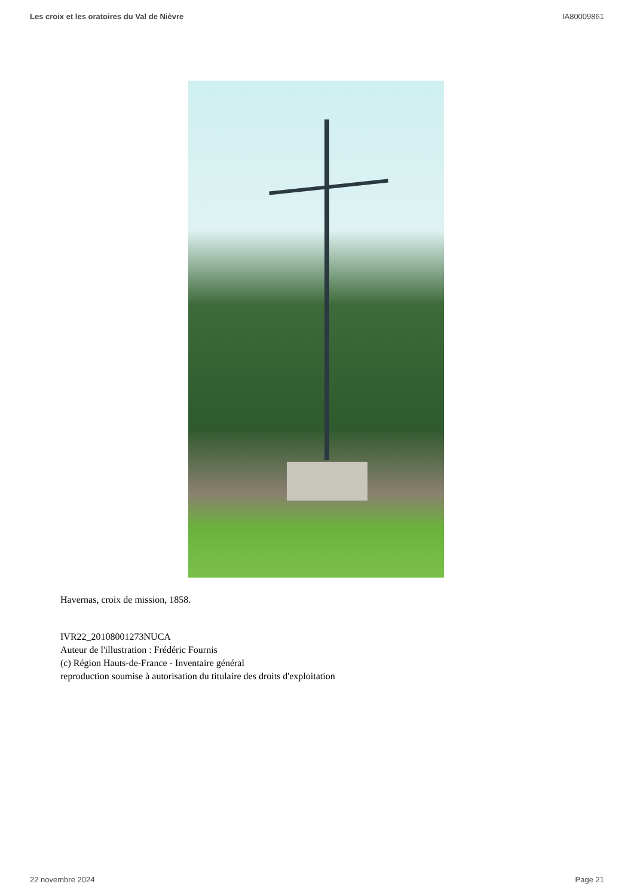Les croix et les oratoires du Val de Nièvre IA80009861
Havernas, croix de mission, 1858.
IVR22_20108001273NUCA
Auteur de l'illustration : Frédéric Fournis
(c) Région Hauts-de-France - Inventaire général
reproduction soumise à autorisation du titulaire des droits d'exploitation
22 novembre 2024 Page 21